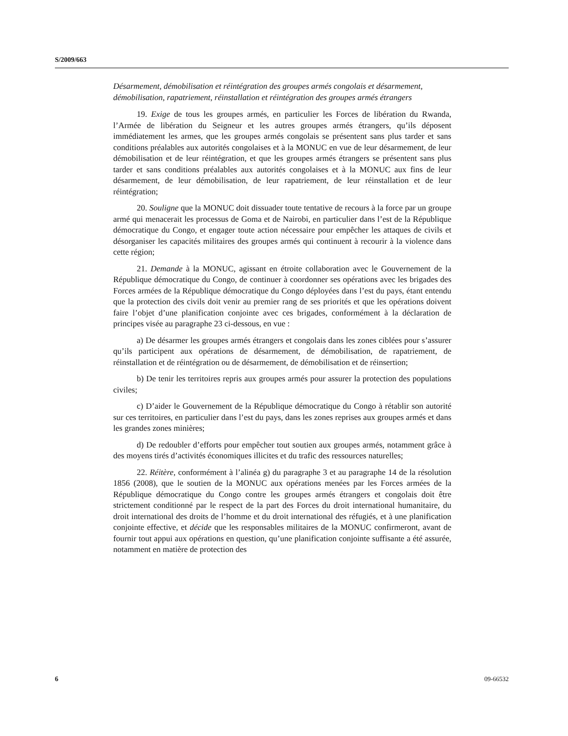S/2009/663
Désarmement, démobilisation et réintégration des groupes armés congolais et désarmement, démobilisation, rapatriement, réinstallation et réintégration des groupes armés étrangers
19. Exige de tous les groupes armés, en particulier les Forces de libération du Rwanda, l’Armée de libération du Seigneur et les autres groupes armés étrangers, qu’ils déposent immédiatement les armes, que les groupes armés congolais se présentent sans plus tarder et sans conditions préalables aux autorités congolaises et à la MONUC en vue de leur désarmement, de leur démobilisation et de leur réintégration, et que les groupes armés étrangers se présentent sans plus tarder et sans conditions préalables aux autorités congolaises et à la MONUC aux fins de leur désarmement, de leur démobilisation, de leur rapatriement, de leur réinstallation et de leur réintégration;
20. Souligne que la MONUC doit dissuader toute tentative de recours à la force par un groupe armé qui menacerait les processus de Goma et de Nairobi, en particulier dans l’est de la République démocratique du Congo, et engager toute action nécessaire pour empêcher les attaques de civils et désorganiser les capacités militaires des groupes armés qui continuent à recourir à la violence dans cette région;
21. Demande à la MONUC, agissant en étroite collaboration avec le Gouvernement de la République démocratique du Congo, de continuer à coordonner ses opérations avec les brigades des Forces armées de la République démocratique du Congo déployées dans l’est du pays, étant entendu que la protection des civils doit venir au premier rang de ses priorités et que les opérations doivent faire l’objet d’une planification conjointe avec ces brigades, conformément à la déclaration de principes visée au paragraphe 23 ci-dessous, en vue :
a) De désarmer les groupes armés étrangers et congolais dans les zones ciblées pour s’assurer qu’ils participent aux opérations de désarmement, de démobilisation, de rapatriement, de réinstallation et de réintégration ou de désarmement, de démobilisation et de réinsertion;
b) De tenir les territoires repris aux groupes armés pour assurer la protection des populations civiles;
c) D’aider le Gouvernement de la République démocratique du Congo à rétablir son autorité sur ces territoires, en particulier dans l’est du pays, dans les zones reprises aux groupes armés et dans les grandes zones minières;
d) De redoubler d’efforts pour empêcher tout soutien aux groupes armés, notamment grâce à des moyens tirés d’activités économiques illicites et du trafic des ressources naturelles;
22. Réitère, conformément à l’alinéa g) du paragraphe 3 et au paragraphe 14 de la résolution 1856 (2008), que le soutien de la MONUC aux opérations menées par les Forces armées de la République démocratique du Congo contre les groupes armés étrangers et congolais doit être strictement conditionné par le respect de la part des Forces du droit international humanitaire, du droit international des droits de l’homme et du droit international des réfugiés, et à une planification conjointe effective, et décide que les responsables militaires de la MONUC confirmeront, avant de fournir tout appui aux opérations en question, qu’une planification conjointe suffisante a été assurée, notamment en matière de protection des
6 09-66532